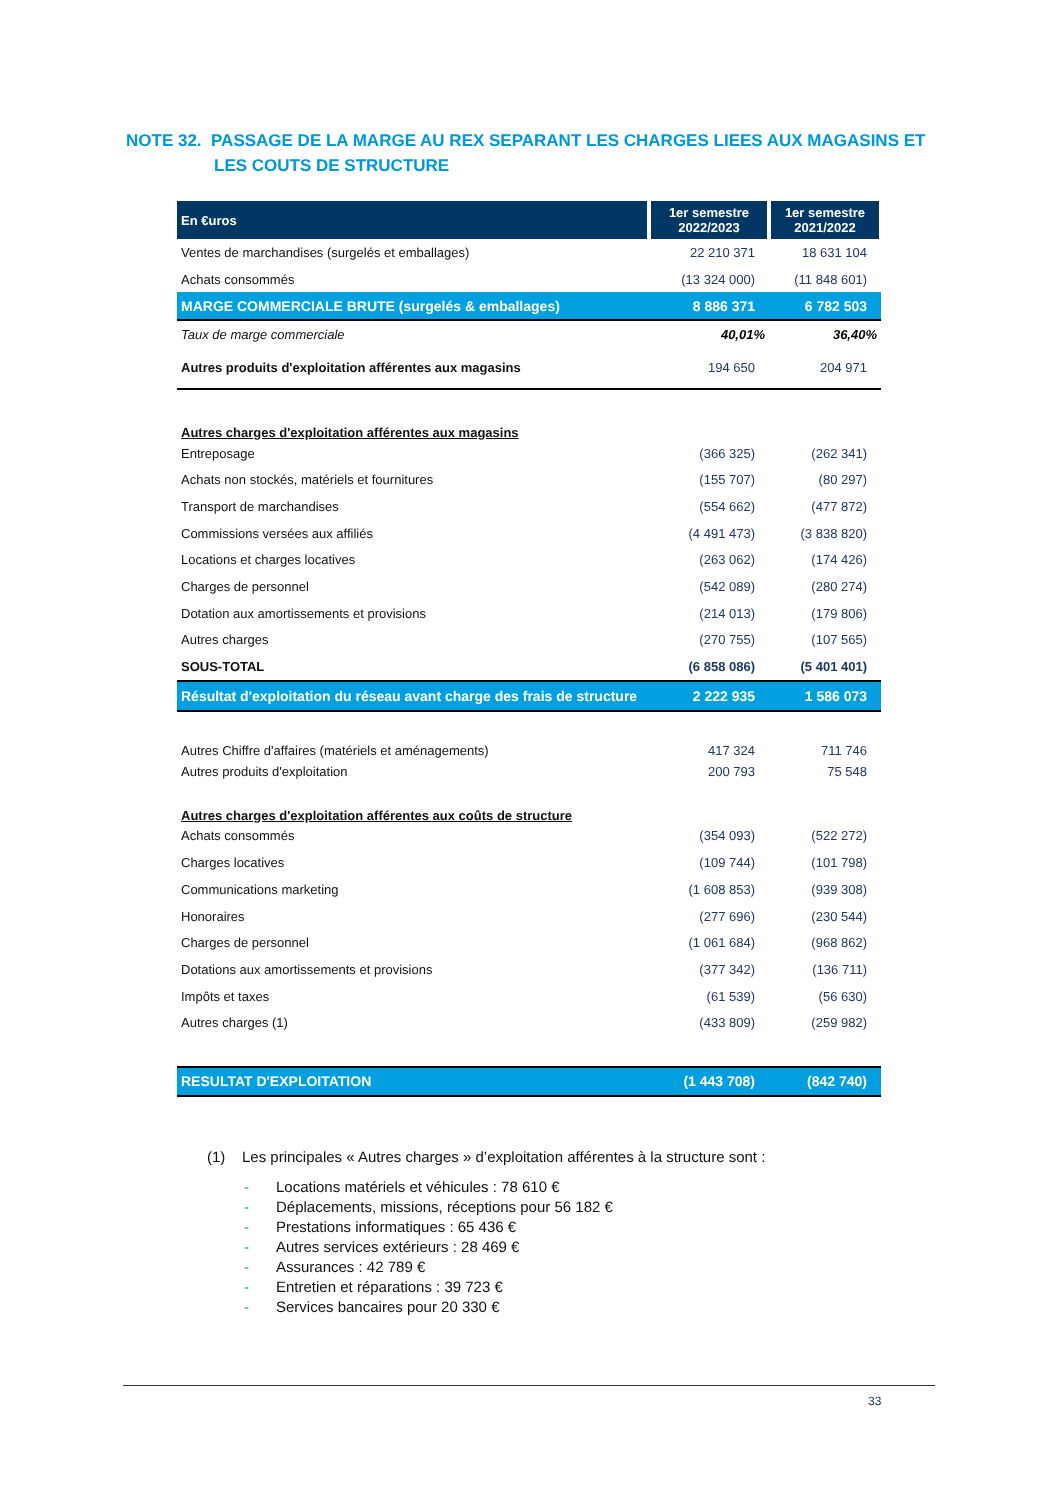NOTE 32. PASSAGE DE LA MARGE AU REX SEPARANT LES CHARGES LIEES AUX MAGASINS ET LES COUTS DE STRUCTURE
| En €uros | 1er semestre 2022/2023 | 1er semestre 2021/2022 |
| --- | --- | --- |
| Ventes de marchandises (surgelés et emballages) | 22 210 371 | 18 631 104 |
| Achats consommés | (13 324 000) | (11 848 601) |
| MARGE COMMERCIALE BRUTE (surgelés & emballages) | 8 886 371 | 6 782 503 |
| Taux de marge commerciale | 40,01% | 36,40% |
| Autres produits d'exploitation afférentes aux magasins | 194 650 | 204 971 |
| Autres charges d'exploitation afférentes aux magasins | | |
| Entreposage | (366 325) | (262 341) |
| Achats non stockés, matériels et fournitures | (155 707) | (80 297) |
| Transport de marchandises | (554 662) | (477 872) |
| Commissions versées aux affiliés | (4 491 473) | (3 838 820) |
| Locations et charges locatives | (263 062) | (174 426) |
| Charges de personnel | (542 089) | (280 274) |
| Dotation aux amortissements et provisions | (214 013) | (179 806) |
| Autres charges | (270 755) | (107 565) |
| SOUS-TOTAL | (6 858 086) | (5 401 401) |
| Résultat d'exploitation du réseau avant charge des frais de structure | 2 222 935 | 1 586 073 |
| Autres Chiffre d'affaires (matériels et aménagements) | 417 324 | 711 746 |
| Autres produits d'exploitation | 200 793 | 75 548 |
| Autres charges d'exploitation afférentes aux coûts de structure | | |
| Achats consommés | (354 093) | (522 272) |
| Charges locatives | (109 744) | (101 798) |
| Communications marketing | (1 608 853) | (939 308) |
| Honoraires | (277 696) | (230 544) |
| Charges de personnel | (1 061 684) | (968 862) |
| Dotations aux amortissements et provisions | (377 342) | (136 711) |
| Impôts et taxes | (61 539) | (56 630) |
| Autres charges (1) | (433 809) | (259 982) |
| RESULTAT D'EXPLOITATION | (1 443 708) | (842 740) |
(1) Les principales « Autres charges » d’exploitation afférentes à la structure sont :
- Locations matériels et véhicules : 78 610 €
- Déplacements, missions, réceptions pour 56 182 €
- Prestations informatiques : 65 436 €
- Autres services extérieurs : 28 469 €
- Assurances : 42 789 €
- Entretien et réparations : 39 723 €
- Services bancaires pour 20 330 €
33